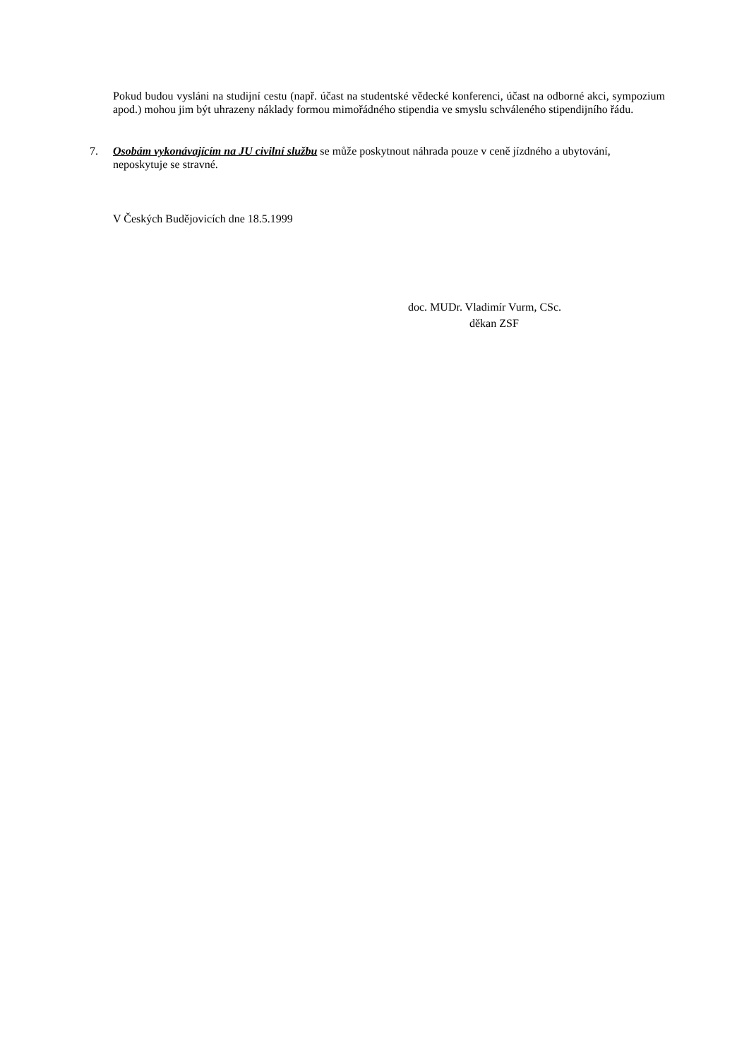Pokud budou vysláni na studijní cestu (např. účast na studentské vědecké konferenci, účast na odborné akci, sympozium apod.) mohou jim být uhrazeny náklady formou mimořádného stipendia ve smyslu schváleného stipendijního řádu.
7. Osobám vykonávajícím na JU civilní službu se může poskytnout náhrada pouze v ceně jízdného a ubytování, neposkytuje se stravné.
V Českých Budějovicích dne 18.5.1999
doc. MUDr. Vladimír Vurm, CSc.
děkan ZSF